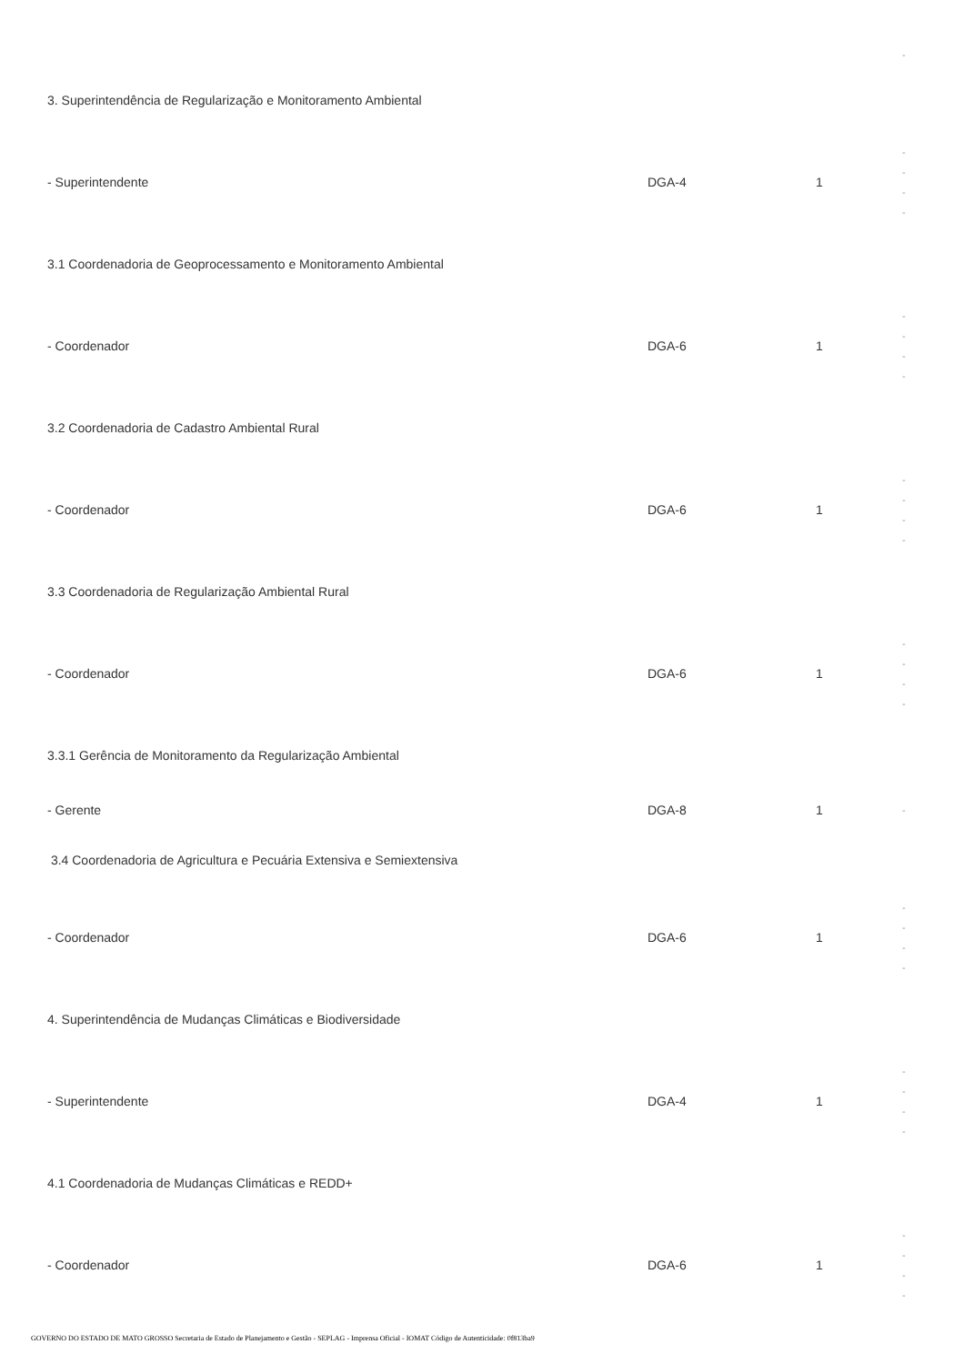| | | | - |
| 3. Superintendência de Regularização e Monitoramento Ambiental | | | |
| - Superintendente | DGA-4 | 1 | - - - - |
| 3.1 Coordenadoria de Geoprocessamento e Monitoramento Ambiental | | | |
| - Coordenador | DGA-6 | 1 | - - - - |
| 3.2 Coordenadoria de Cadastro Ambiental Rural | | | |
| - Coordenador | DGA-6 | 1 | - - - - |
| 3.3 Coordenadoria de Regularização Ambiental Rural | | | |
| - Coordenador | DGA-6 | 1 | - - - - |
| 3.3.1 Gerência de Monitoramento da Regularização Ambiental | | | |
| - Gerente | DGA-8 | 1 | - |
| 3.4 Coordenadoria de Agricultura e Pecuária Extensiva e Semiextensiva | | | |
| - Coordenador | DGA-6 | 1 | - - - - |
| 4. Superintendência de Mudanças Climáticas e Biodiversidade | | | |
| - Superintendente | DGA-4 | 1 | - - - - |
| 4.1 Coordenadoria de Mudanças Climáticas e REDD+ | | | |
| - Coordenador | DGA-6 | 1 | - - - - |
GOVERNO DO ESTADO DE MATO GROSSO Secretaria de Estado de Planejamento e Gestão - SEPLAG - Imprensa Oficial - IOMAT Código de Autenticidade: 0f813ba9